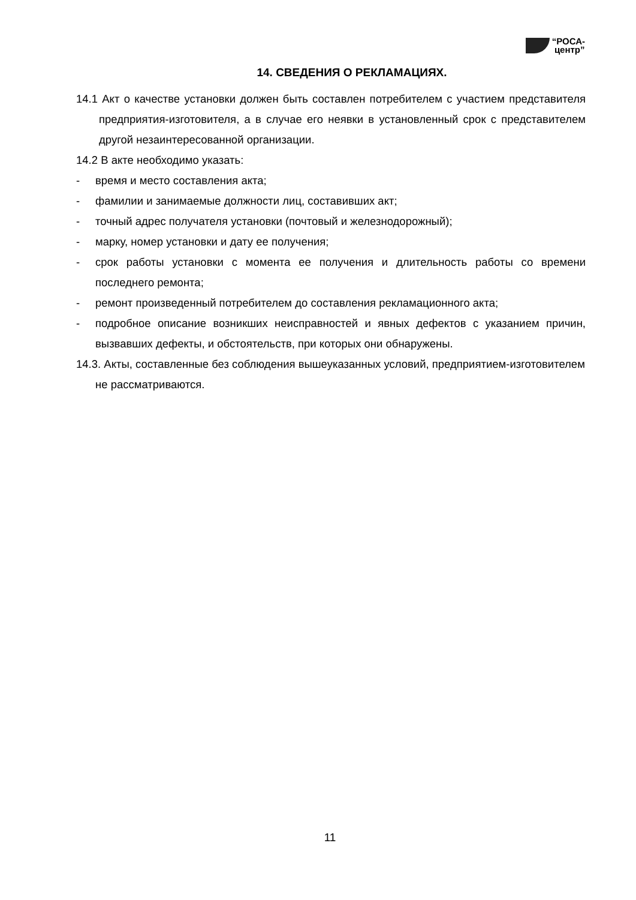“РОСА-
центр”
14. СВЕДЕНИЯ О РЕКЛАМАЦИЯХ.
14.1 Акт о качестве установки должен быть составлен потребителем с участием представителя предприятия-изготовителя, а в случае его неявки в установленный срок с представителем другой незаинтересованной организации.
14.2 В акте необходимо указать:
- время и место составления акта;
- фамилии и занимаемые должности лиц, составивших акт;
- точный адрес получателя установки (почтовый и железнодорожный);
- марку, номер установки и дату ее получения;
- срок работы установки с момента ее получения и длительность работы со времени последнего ремонта;
- ремонт произведенный потребителем до составления рекламационного акта;
- подробное описание возникших неисправностей и явных дефектов с указанием причин, вызвавших дефекты, и обстоятельств, при которых они обнаружены.
14.3. Акты, составленные без соблюдения вышеуказанных условий, предприятием-изготовителем не рассматриваются.
11